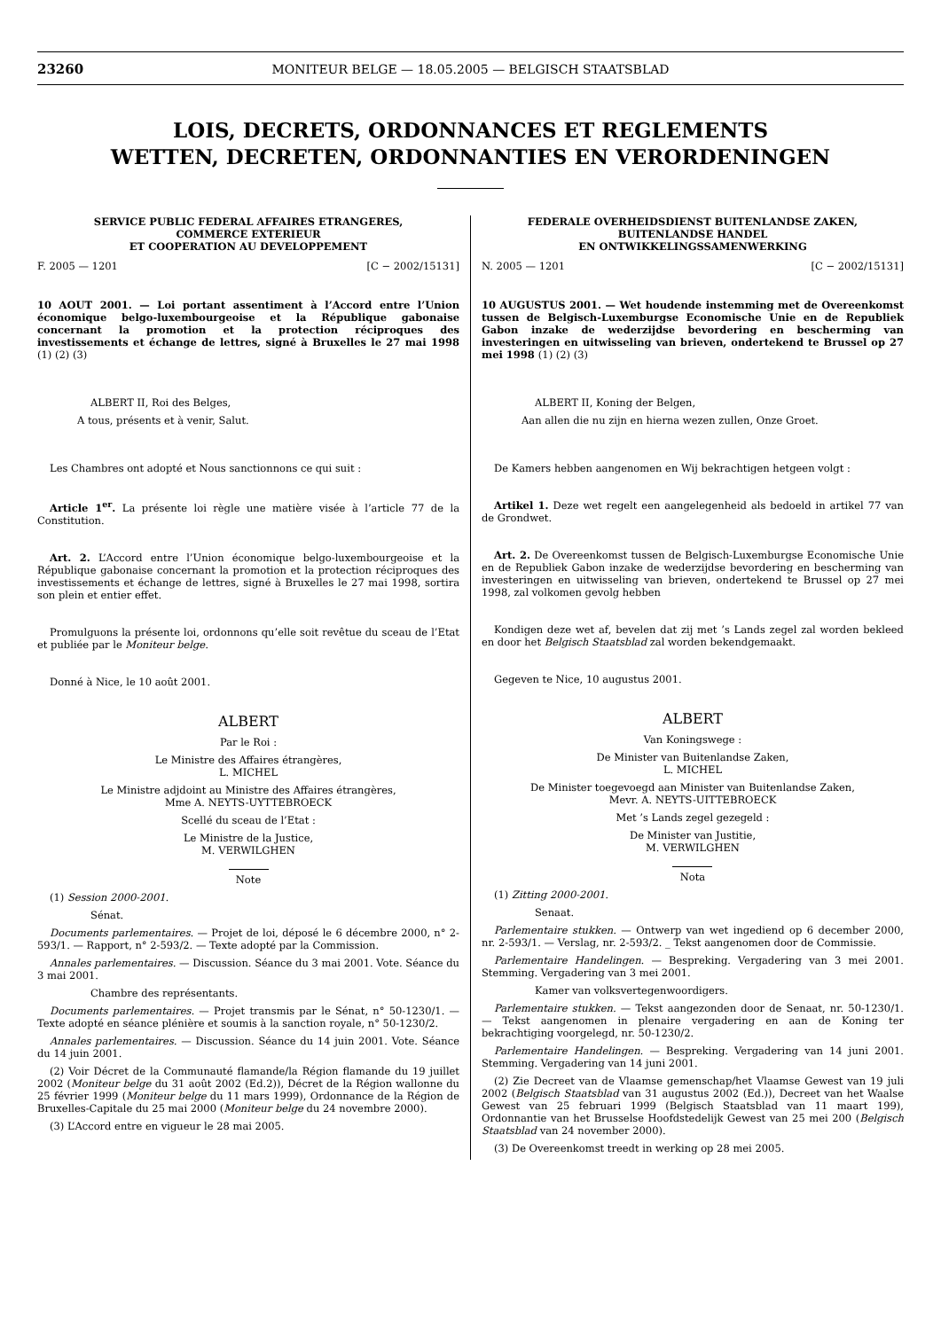23260 MONITEUR BELGE — 18.05.2005 — BELGISCH STAATSBLAD
LOIS, DECRETS, ORDONNANCES ET REGLEMENTS
WETTEN, DECRETEN, ORDONNANTIES EN VERORDENINGEN
SERVICE PUBLIC FEDERAL AFFAIRES ETRANGERES,
COMMERCE EXTERIEUR
ET COOPERATION AU DEVELOPPEMENT
F. 2005 — 1201 [C − 2002/15131]
10 AOUT 2001. — Loi portant assentiment à l’Accord entre l’Union économique belgo-luxembourgeoise et la République gabonaise concernant la promotion et la protection réciproques des investissements et échange de lettres, signé à Bruxelles le 27 mai 1998 (1) (2) (3)
ALBERT II, Roi des Belges,
A tous, présents et à venir, Salut.
Les Chambres ont adopté et Nous sanctionnons ce qui suit :
Article 1<sup>er</sup>. La présente loi règle une matière visée à l’article 77 de la Constitution.
Art. 2. L’Accord entre l’Union économique belgo-luxembourgeoise et la République gabonaise concernant la promotion et la protection réciproques des investissements et échange de lettres, signé à Bruxelles le 27 mai 1998, sortira son plein et entier effet.
Promulguons la présente loi, ordonnons qu’elle soit revêtue du sceau de l’Etat et publiée par le Moniteur belge.
Donné à Nice, le 10 août 2001.
ALBERT
Par le Roi :
Le Ministre des Affaires étrangères,
L. MICHEL
Le Ministre adjdoint au Ministre des Affaires étrangères,
Mme A. NEYTS-UYTTEBROECK
Scellé du sceau de l’Etat :
Le Ministre de la Justice,
M. VERWILGHEN
Note
(1) Session 2000-2001.
Sénat.
Documents parlementaires. — Projet de loi, déposé le 6 décembre 2000, n° 2-593/1. — Rapport, n° 2-593/2. — Texte adopté par la Commission.
Annales parlementaires. — Discussion. Séance du 3 mai 2001. Vote. Séance du 3 mai 2001.
Chambre des représentants.
Documents parlementaires. — Projet transmis par le Sénat, n° 50-1230/1. — Texte adopté en séance plénière et soumis à la sanction royale, n° 50-1230/2.
Annales parlementaires. — Discussion. Séance du 14 juin 2001. Vote. Séance du 14 juin 2001.
(2) Voir Décret de la Communauté flamande/la Région flamande du 19 juillet 2002 (Moniteur belge du 31 août 2002 (Ed.2)), Décret de la Région wallonne du 25 février 1999 (Moniteur belge du 11 mars 1999), Ordonnance de la Région de Bruxelles-Capitale du 25 mai 2000 (Moniteur belge du 24 novembre 2000).
(3) L’Accord entre en vigueur le 28 mai 2005.
FEDERALE OVERHEIDSDIENST BUITENLANDSE ZAKEN,
BUITENLANDSE HANDEL
EN ONTWIKKELINGSSAMENWERKING
N. 2005 — 1201 [C − 2002/15131]
10 AUGUSTUS 2001. — Wet houdende instemming met de Overeenkomst tussen de Belgisch-Luxemburgse Economische Unie en de Republiek Gabon inzake de wederzijdse bevordering en bescherming van investeringen en uitwisseling van brieven, ondertekend te Brussel op 27 mei 1998 (1) (2) (3)
ALBERT II, Koning der Belgen,
Aan allen die nu zijn en hierna wezen zullen, Onze Groet.
De Kamers hebben aangenomen en Wij bekrachtigen hetgeen volgt :
Artikel 1. Deze wet regelt een aangelegenheid als bedoeld in artikel 77 van de Grondwet.
Art. 2. De Overeenkomst tussen de Belgisch-Luxemburgse Economische Unie en de Republiek Gabon inzake de wederzijdse bevordering en bescherming van investeringen en uitwisseling van brieven, ondertekend te Brussel op 27 mei 1998, zal volkomen gevolg hebben
Kondigen deze wet af, bevelen dat zij met ’s Lands zegel zal worden bekleed en door het Belgisch Staatsblad zal worden bekendgemaakt.
Gegeven te Nice, 10 augustus 2001.
ALBERT
Van Koningswege :
De Minister van Buitenlandse Zaken,
L. MICHEL
De Minister toegevoegd aan Minister van Buitenlandse Zaken,
Mevr. A. NEYTS-UITTEBROECK
Met ’s Lands zegel gezegeld :
De Minister van Justitie,
M. VERWILGHEN
Nota
(1) Zitting 2000-2001.
Senaat.
Parlementaire stukken. — Ontwerp van wet ingediend op 6 december 2000, nr. 2-593/1. — Verslag, nr. 2-593/2. _ Tekst aangenomen door de Commissie.
Parlementaire Handelingen. — Bespreking. Vergadering van 3 mei 2001. Stemming. Vergadering van 3 mei 2001.
Kamer van volksvertegenwoordigers.
Parlementaire stukken. — Tekst aangezonden door de Senaat, nr. 50-1230/1. — Tekst aangenomen in plenaire vergadering en aan de Koning ter bekrachtiging voorgelegd, nr. 50-1230/2.
Parlementaire Handelingen. — Bespreking. Vergadering van 14 juni 2001. Stemming. Vergadering van 14 juni 2001.
(2) Zie Decreet van de Vlaamse gemenschap/het Vlaamse Gewest van 19 juli 2002 (Belgisch Staatsblad van 31 augustus 2002 (Ed.)), Decreet van het Waalse Gewest van 25 februari 1999 (Belgisch Staatsblad van 11 maart 199), Ordonnantie van het Brusselse Hoofdstedelijk Gewest van 25 mei 200 (Belgisch Staatsblad van 24 november 2000).
(3) De Overeenkomst treedt in werking op 28 mei 2005.